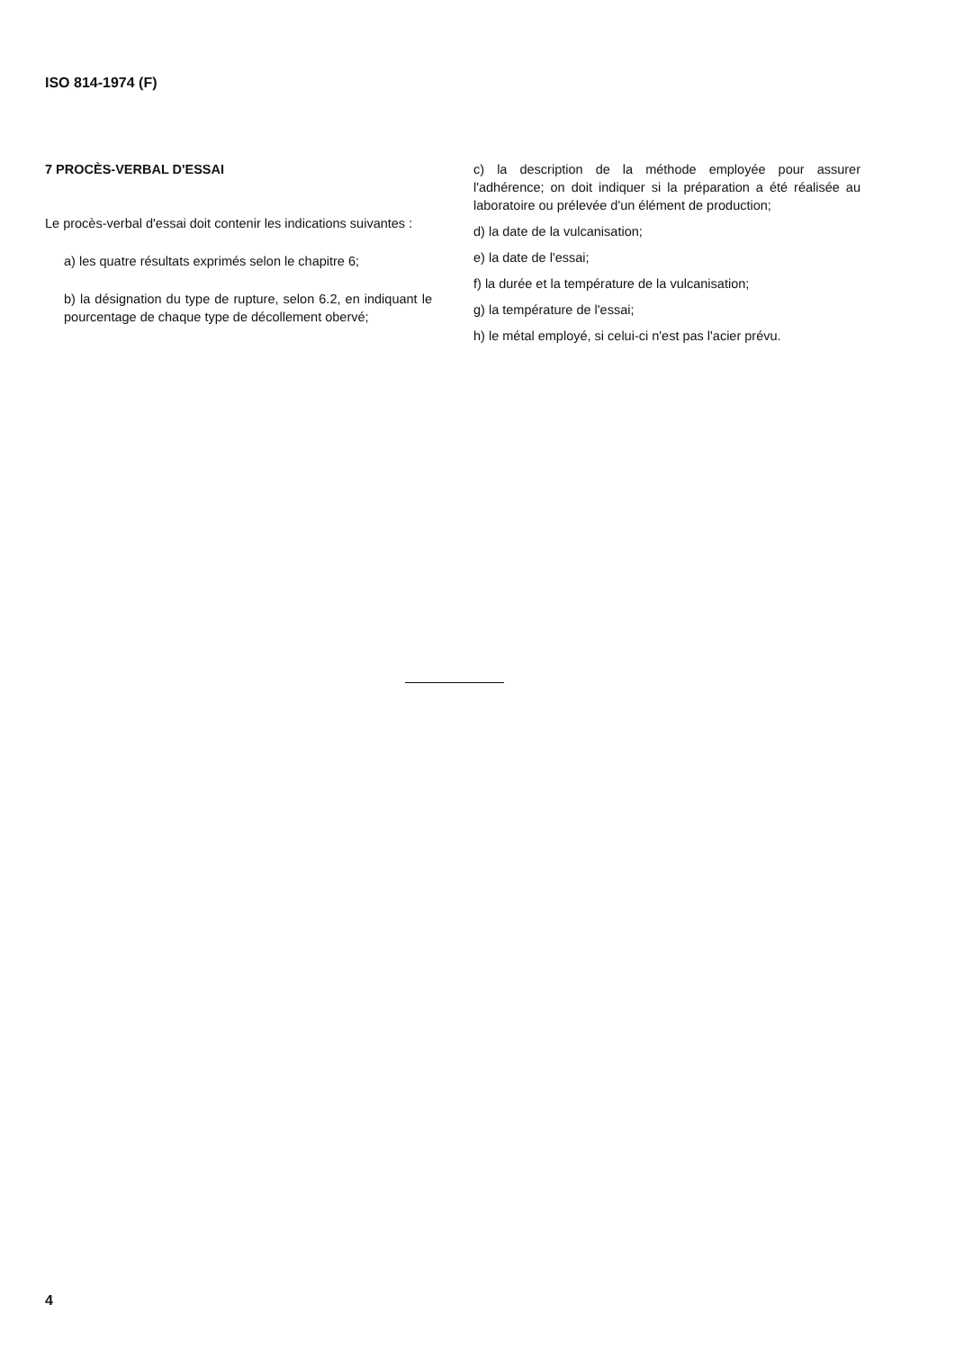ISO 814-1974 (F)
7 PROCÈS-VERBAL D'ESSAI
Le procès-verbal d'essai doit contenir les indications suivantes :
a) les quatre résultats exprimés selon le chapitre 6;
b) la désignation du type de rupture, selon 6.2, en indiquant le pourcentage de chaque type de décollement obervé;
c) la description de la méthode employée pour assurer l'adhérence; on doit indiquer si la préparation a été réalisée au laboratoire ou prélevée d'un élément de production;
d) la date de la vulcanisation;
e) la date de l'essai;
f) la durée et la température de la vulcanisation;
g) la température de l'essai;
h) le métal employé, si celui-ci n'est pas l'acier prévu.
4